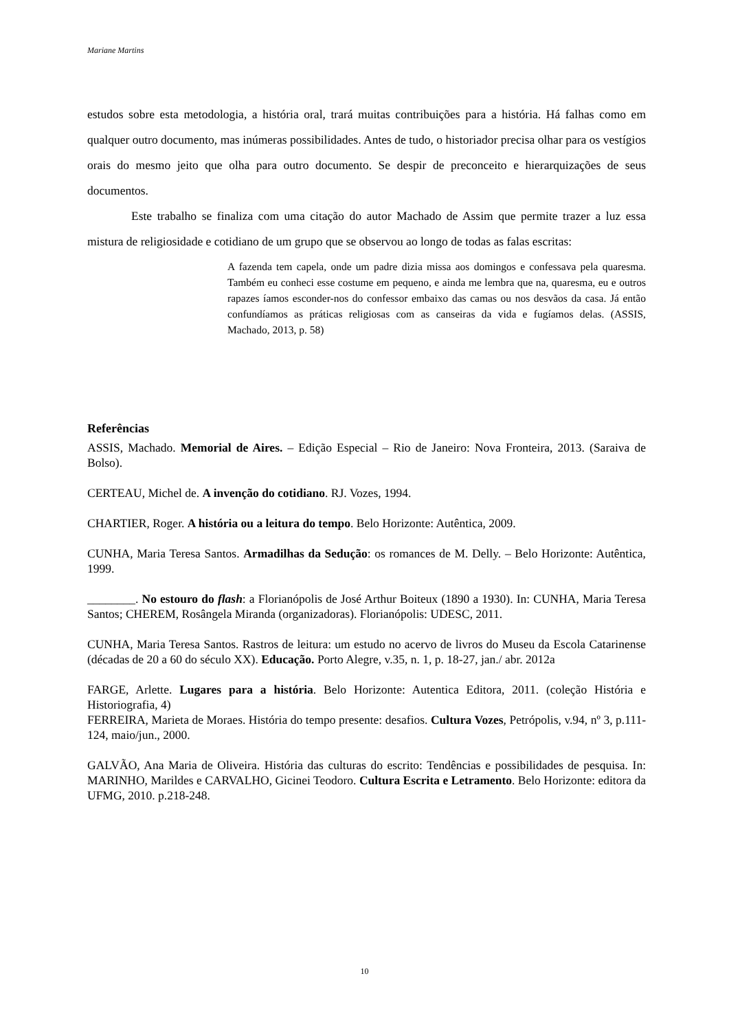Mariane Martins
estudos sobre esta metodologia, a história oral, trará muitas contribuições para a história. Há falhas como em qualquer outro documento, mas inúmeras possibilidades. Antes de tudo, o historiador precisa olhar para os vestígios orais do mesmo jeito que olha para outro documento. Se despir de preconceito e hierarquizações de seus documentos.
Este trabalho se finaliza com uma citação do autor Machado de Assim que permite trazer a luz essa mistura de religiosidade e cotidiano de um grupo que se observou ao longo de todas as falas escritas:
A fazenda tem capela, onde um padre dizia missa aos domingos e confessava pela quaresma. Também eu conheci esse costume em pequeno, e ainda me lembra que na, quaresma, eu e outros rapazes íamos esconder-nos do confessor embaixo das camas ou nos desvãos da casa. Já então confundíamos as práticas religiosas com as canseiras da vida e fugíamos delas. (ASSIS, Machado, 2013, p. 58)
Referências
ASSIS, Machado. Memorial de Aires. – Edição Especial – Rio de Janeiro: Nova Fronteira, 2013. (Saraiva de Bolso).
CERTEAU, Michel de. A invenção do cotidiano. RJ. Vozes, 1994.
CHARTIER, Roger. A história ou a leitura do tempo. Belo Horizonte: Autêntica, 2009.
CUNHA, Maria Teresa Santos. Armadilhas da Sedução: os romances de M. Delly. – Belo Horizonte: Autêntica, 1999.
________. No estouro do flash: a Florianópolis de José Arthur Boiteux (1890 a 1930). In: CUNHA, Maria Teresa Santos; CHEREM, Rosângela Miranda (organizadoras). Florianópolis: UDESC, 2011.
CUNHA, Maria Teresa Santos. Rastros de leitura: um estudo no acervo de livros do Museu da Escola Catarinense (décadas de 20 a 60 do século XX). Educação. Porto Alegre, v.35, n. 1, p. 18-27, jan./ abr. 2012a
FARGE, Arlette. Lugares para a história. Belo Horizonte: Autentica Editora, 2011. (coleção História e Historiografia, 4)
FERREIRA, Marieta de Moraes. História do tempo presente: desafios. Cultura Vozes, Petrópolis, v.94, nº 3, p.111-124, maio/jun., 2000.
GALVÃO, Ana Maria de Oliveira. História das culturas do escrito: Tendências e possibilidades de pesquisa. In: MARINHO, Marildes e CARVALHO, Gicinei Teodoro. Cultura Escrita e Letramento. Belo Horizonte: editora da UFMG, 2010. p.218-248.
10